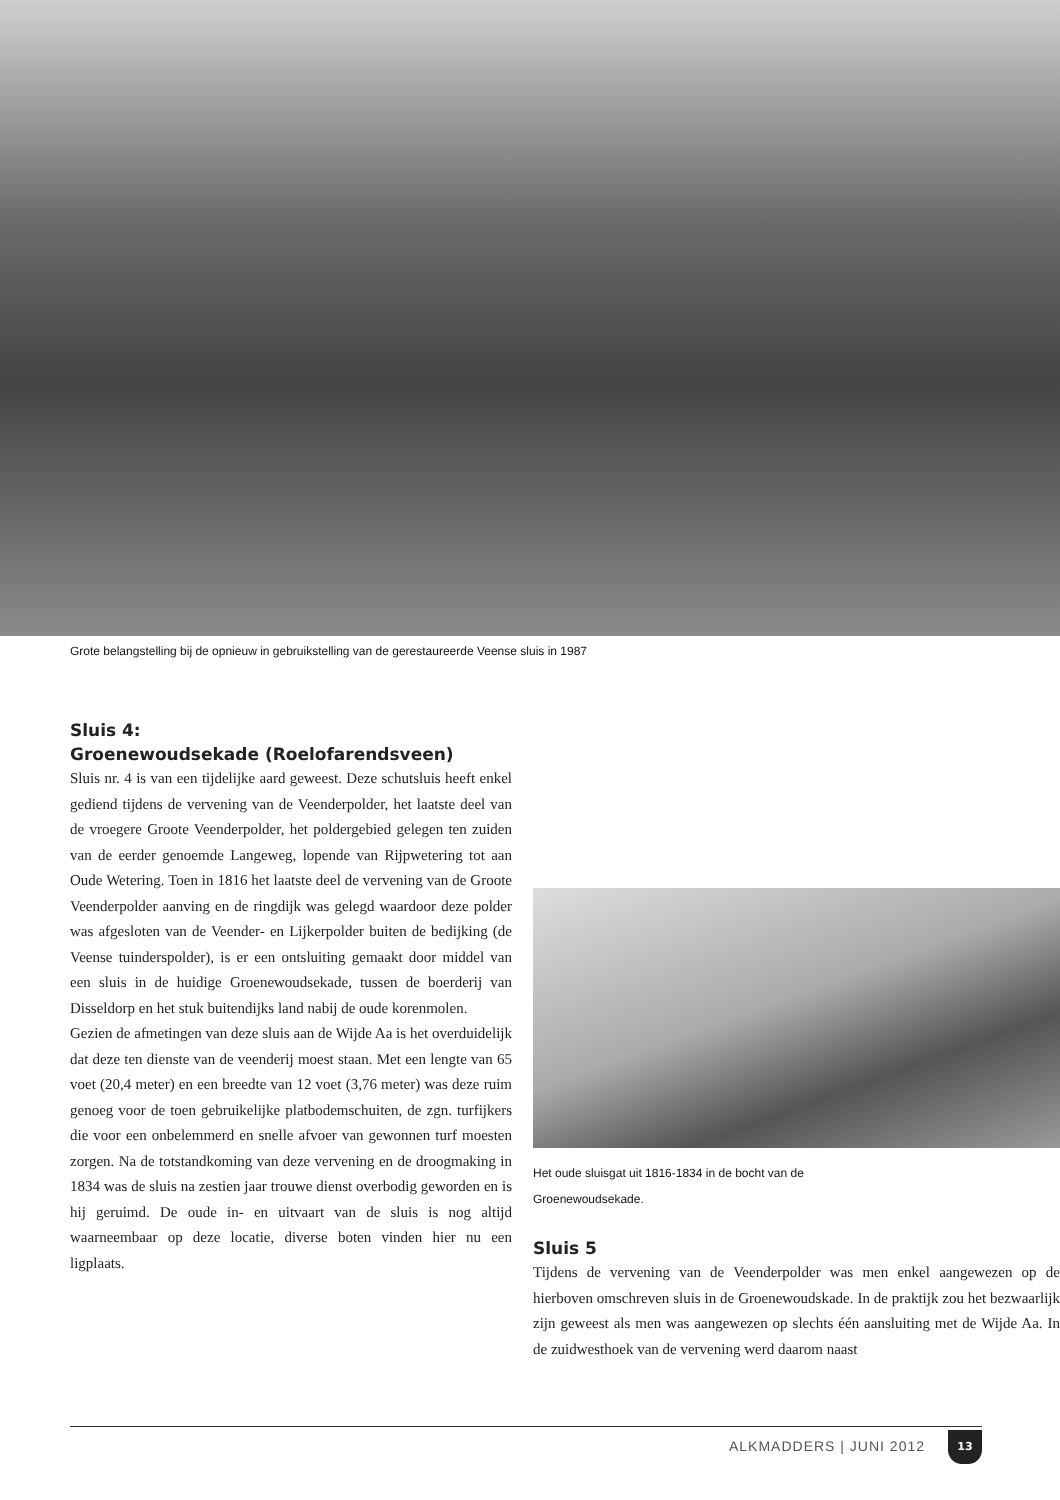Grote belangstelling bij de opnieuw in gebruikstelling van de gerestaureerde Veense sluis in 1987
Sluis 4:
Groenewoudsekade (Roelofarendsveen)
Sluis nr. 4 is van een tijdelijke aard geweest. Deze schutsluis heeft enkel gediend tijdens de vervening van de Veenderpolder, het laatste deel van de vroegere Groote Veenderpolder, het poldergebied gelegen ten zuiden van de eerder genoemde Langeweg, lopende van Rijpwetering tot aan Oude Wetering. Toen in 1816 het laatste deel de vervening van de Groote Veenderpolder aanving en de ringdijk was gelegd waardoor deze polder was afgesloten van de Veender- en Lijkerpolder buiten de bedijking (de Veense tuinderspolder), is er een ontsluiting gemaakt door middel van een sluis in de huidige Groenewoudsekade, tussen de boerderij van Disseldorp en het stuk buitendijks land nabij de oude korenmolen.
Gezien de afmetingen van deze sluis aan de Wijde Aa is het overduidelijk dat deze ten dienste van de veenderij moest staan. Met een lengte van 65 voet (20,4 meter) en een breedte van 12 voet (3,76 meter) was deze ruim genoeg voor de toen gebruikelijke platbodemschuiten, de zgn. turfijkers die voor een onbelemmerd en snelle afvoer van gewonnen turf moesten zorgen. Na de totstandkoming van deze vervening en de droogmaking in 1834 was de sluis na zestien jaar trouwe dienst overbodig geworden en is hij geruimd. De oude in- en uitvaart van de sluis is nog altijd waarneembaar op deze locatie, diverse boten vinden hier nu een ligplaats.
Het oude sluisgat uit 1816-1834 in de bocht van de
Groenewoudsekade.
Sluis 5
Tijdens de vervening van de Veenderpolder was men enkel aangewezen op de hierboven omschreven sluis in de Groenewoudskade. In de praktijk zou het bezwaarlijk zijn geweest als men was aangewezen op slechts één aansluiting met de Wijde Aa. In de zuidwesthoek van de vervening werd daarom naast
ALKMADDERS | JUNI 2012
13